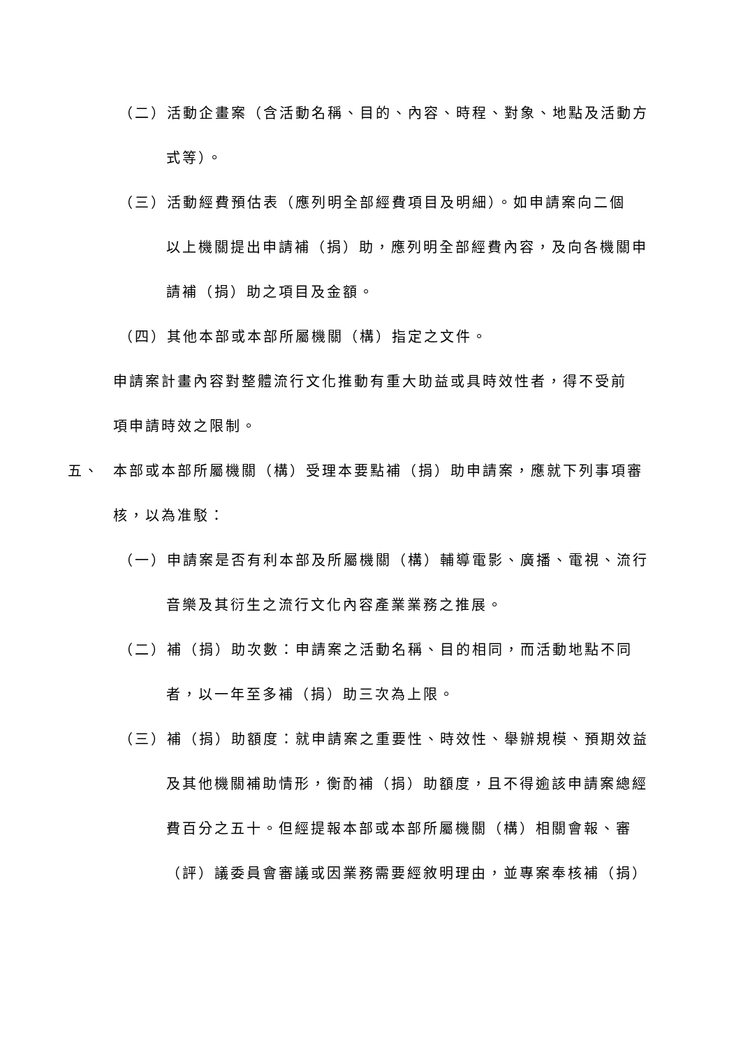（二）活動企畫案（含活動名稱、目的、內容、時程、對象、地點及活動方
式等）。
（三）活動經費預估表（應列明全部經費項目及明細）。如申請案向二個
以上機關提出申請補（捐）助，應列明全部經費內容，及向各機關申
請補（捐）助之項目及金額。
（四）其他本部或本部所屬機關（構）指定之文件。
申請案計畫內容對整體流行文化推動有重大助益或具時效性者，得不受前
項申請時效之限制。
五、 本部或本部所屬機關（構）受理本要點補（捐）助申請案，應就下列事項審
核，以為准駁：
（一）申請案是否有利本部及所屬機關（構）輔導電影、廣播、電視、流行
音樂及其衍生之流行文化內容產業業務之推展。
（二）補（捐）助次數：申請案之活動名稱、目的相同，而活動地點不同
者，以一年至多補（捐）助三次為上限。
（三）補（捐）助額度：就申請案之重要性、時效性、舉辦規模、預期效益
及其他機關補助情形，衡酌補（捐）助額度，且不得逾該申請案總經
費百分之五十。但經提報本部或本部所屬機關（構）相關會報、審
（評）議委員會審議或因業務需要經敘明理由，並專案奉核補（捐）